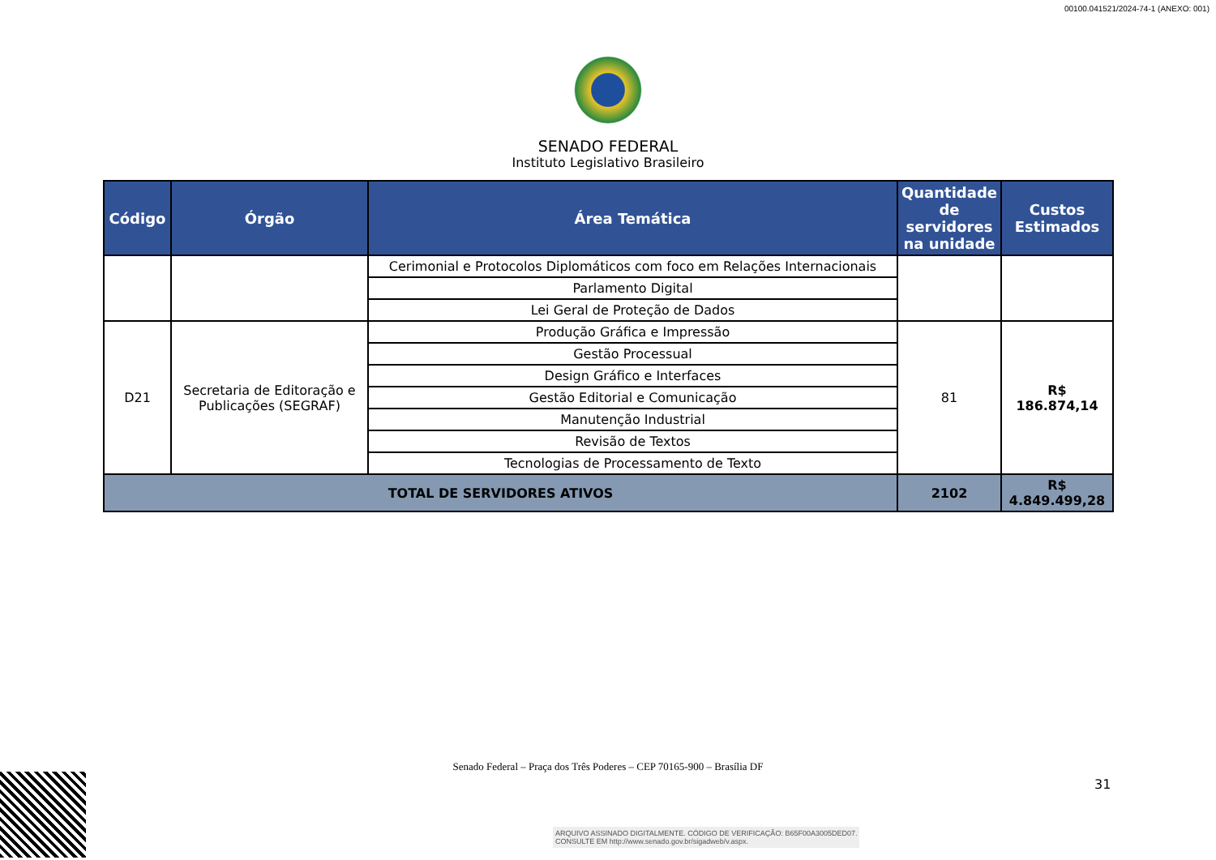00100.041521/2024-74-1 (ANEXO: 001)
SENADO FEDERAL
Instituto Legislativo Brasileiro
| Código | Órgão | Área Temática | Quantidade de servidores na unidade | Custos Estimados |
| --- | --- | --- | --- | --- |
| | | Cerimonial e Protocolos Diplomáticos com foco em Relações Internacionais | | |
| | | Parlamento Digital | | |
| | | Lei Geral de Proteção de Dados | | |
| D21 | Secretaria de Editoração e Publicações (SEGRAF) | Produção Gráfica e Impressão | 81 | R$ 186.874,14 |
| | | Gestão Processual | | |
| | | Design Gráfico e Interfaces | | |
| | | Gestão Editorial e Comunicação | | |
| | | Manutenção Industrial | | |
| | | Revisão de Textos | | |
| | | Tecnologias de Processamento de Texto | | |
| TOTAL DE SERVIDORES ATIVOS | | | 2102 | R$ 4.849.499,28 |
Senado Federal – Praça dos Três Poderes – CEP 70165-900 – Brasília DF
31
ARQUIVO ASSINADO DIGITALMENTE. CÓDIGO DE VERIFICAÇÃO: B65F00A3005DED07.
CONSULTE EM http://www.senado.gov.br/sigadweb/v.aspx.